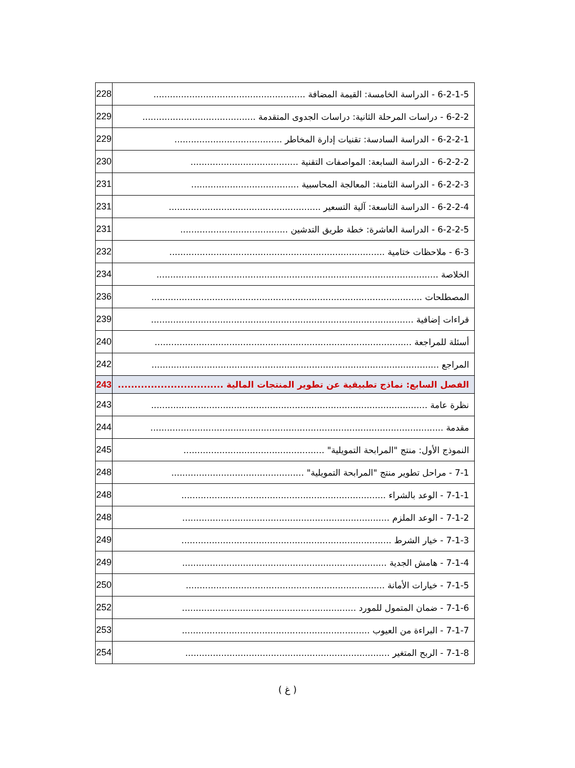| 6-2-1-5 - الدراسة الخامسة: القيمة المضافة ....................................................... | 228 |
| 6-2-2 - دراسات المرحلة الثانية: دراسات الجدوى المتقدمة ......................................... | 229 |
| 6-2-2-1 - الدراسة السادسة: تقنيات إدارة المخاطر ....................................... | 229 |
| 6-2-2-2 - الدراسة السابعة: المواصفات التقنية ....................................... | 230 |
| 6-2-2-3 - الدراسة الثامنة: المعالجة المحاسبية ....................................... | 231 |
| 6-2-2-4 - الدراسة التاسعة: آلية التسعير ....................................................... | 231 |
| 6-2-2-5 - الدراسة العاشرة: خطة طريق التدشين ....................................... | 231 |
| 6-3 - ملاحظات ختامية .............................................................................. | 232 |
| الخلاصة ...................................................................................................... | 234 |
| المصطلحات .................................................................................................. | 236 |
| قراءات إضافية ............................................................................................... | 239 |
| أسئلة للمراجعة ............................................................................................. | 240 |
| المراجع ........................................................................................................ | 242 |
| الفصل السابع: نماذج تطبيقية عن تطوير المنتجات المالية ................................ | 243 |
| نظرة عامة .................................................................................................... | 243 |
| مقدمة .......................................................................................................... | 244 |
| النموذج الأول: منتج "المرابحة التمويلية" ................................................... | 245 |
| 7-1 - مراحل تطوير منتج "المرابحة التمويلية" ................................................ | 248 |
| 7-1-1 - الوعد بالشراء .......................................................................... | 248 |
| 7-1-2 - الوعد الملزم ........................................................................... | 248 |
| 7-1-3 - خيار الشرط ............................................................................ | 249 |
| 7-1-4 - هامش الجدية .......................................................................... | 249 |
| 7-1-5 - خيارات الأمانة ........................................................................ | 250 |
| 7-1-6 - ضمان المتمول للمورد ............................................................... | 252 |
| 7-1-7 - البراءة من العيوب .................................................................... | 253 |
| 7-1-8 - الربح المتغير .......................................................................... | 254 |
( غ )